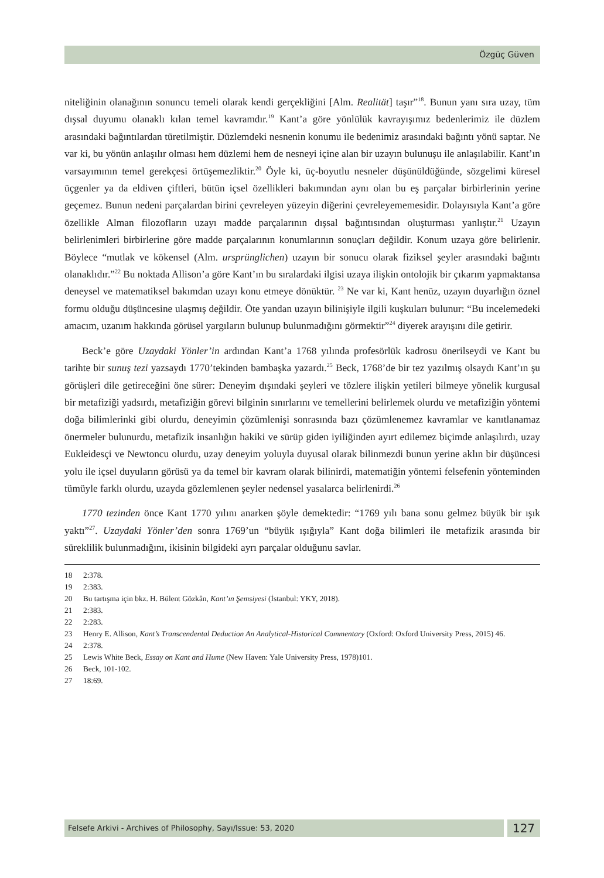Özgüç Güven
niteliğinin olanağının sonuncu temeli olarak kendi gerçekliğini [Alm. Realität] taşır”<sup>18</sup>. Bunun yanı sıra uzay, tüm dışsal duyumu olanaklı kılan temel kavramdır.<sup>19</sup> Kant’a göre yönlülük kavrayışımız bedenlerimiz ile düzlem arasındaki bağıntılardan türetilmiştir. Düzlemdeki nesnenin konumu ile bedenimiz arasındaki bağıntı yönü saptar. Ne var ki, bu yönün anlaşılır olması hem düzlemi hem de nesneyi içine alan bir uzayın bulunuşu ile anlaşılabilir. Kant’ın varsayımının temel gerekçesi örtüşemezliktir.<sup>20</sup> Öyle ki, üç-boyutlu nesneler düşünüldüğünde, sözgelimi küresel üçgenler ya da eldiven çiftleri, bütün içsel özellikleri bakımından aynı olan bu eş parçalar birbirlerinin yerine geçemez. Bunun nedeni parçalardan birini çevreleyen yüzeyin diğerini çevreleyememesidir. Dolayısıyla Kant’a göre özellikle Alman filozofların uzayı madde parçalarının dışsal bağıntısından oluşturması yanlıştır.<sup>21</sup> Uzayın belirlenimleri birbirlerine göre madde parçalarının konumlarının sonuçları değildir. Konum uzaya göre belirlenir. Böylece “mutlak ve kökensel (Alm. ursprünglichen) uzayın bir sonucu olarak fiziksel şeyler arasındaki bağıntı olanaklıdır.”<sup>22</sup> Bu noktada Allison’a göre Kant’ın bu sıralardaki ilgisi uzaya ilişkin ontolojik bir çıkarım yapmaktansa deneysel ve matematiksel bakımdan uzayı konu etmeye dönüktür. <sup>23</sup> Ne var ki, Kant henüz, uzayın duyarlığın öznel formu olduğu düşüncesine ulaşmış değildir. Öte yandan uzayın bilinişiyle ilgili kuşkuları bulunur: “Bu incelemedeki amacım, uzanım hakkında görüsel yargıların bulunup bulunmadığını görmektir”<sup>24</sup> diyerek arayışını dile getirir.
Beck’e göre Uzaydaki Yönler’in ardından Kant’a 1768 yılında profesörlük kadrosu önerilseydi ve Kant bu tarihte bir sunuş tezi yazsaydı 1770’tekinden bambaşka yazardı.<sup>25</sup> Beck, 1768’de bir tez yazılmış olsaydı Kant’ın şu görüşleri dile getireceğini öne sürer: Deneyim dışındaki şeyleri ve tözlere ilişkin yetileri bilmeye yönelik kurgusal bir metafiziği yadsırdı, metafiziğin görevi bilginin sınırlarını ve temellerini belirlemek olurdu ve metafiziğin yöntemi doğa bilimlerinki gibi olurdu, deneyimin çözümlenişi sonrasında bazı çözümlenemez kavramlar ve kanıtlanamaz önermeler bulunurdu, metafizik insanlığın hakiki ve sürüp giden iyiliğinden ayırt edilemez biçimde anlaşılırdı, uzay Eukleidesçi ve Newtoncu olurdu, uzay deneyim yoluyla duyusal olarak bilinmezdi bunun yerine aklın bir düşüncesi yolu ile içsel duyuların görüsü ya da temel bir kavram olarak bilinirdi, matematiğin yöntemi felsefenin yönteminden tümüyle farklı olurdu, uzayda gözlemlenen şeyler nedensel yasalarca belirlenirdi.<sup>26</sup>
1770 tezinden önce Kant 1770 yılını anarken şöyle demektedir: “1769 yılı bana sonu gelmez büyük bir ışık yaktı”<sup>27</sup>. Uzaydaki Yönler’den sonra 1769’un “büyük ışığıyla” Kant doğa bilimleri ile metafizik arasında bir süreklilik bulunmadığını, ikisinin bilgideki ayrı parçalar olduğunu savlar.
18 2:378.
19 2:383.
20 Bu tartışma için bkz. H. Bülent Gözkân, Kant’ın Şemsiyesi (İstanbul: YKY, 2018).
21 2:383.
22 2:283.
23 Henry E. Allison, Kant’s Transcendental Deduction An Analytical-Historical Commentary (Oxford: Oxford University Press, 2015) 46.
24 2:378.
25 Lewis White Beck, Essay on Kant and Hume (New Haven: Yale University Press, 1978)101.
26 Beck, 101-102.
27 18:69.
Felsefe Arkivi - Archives of Philosophy, Sayı/Issue: 53, 2020
127